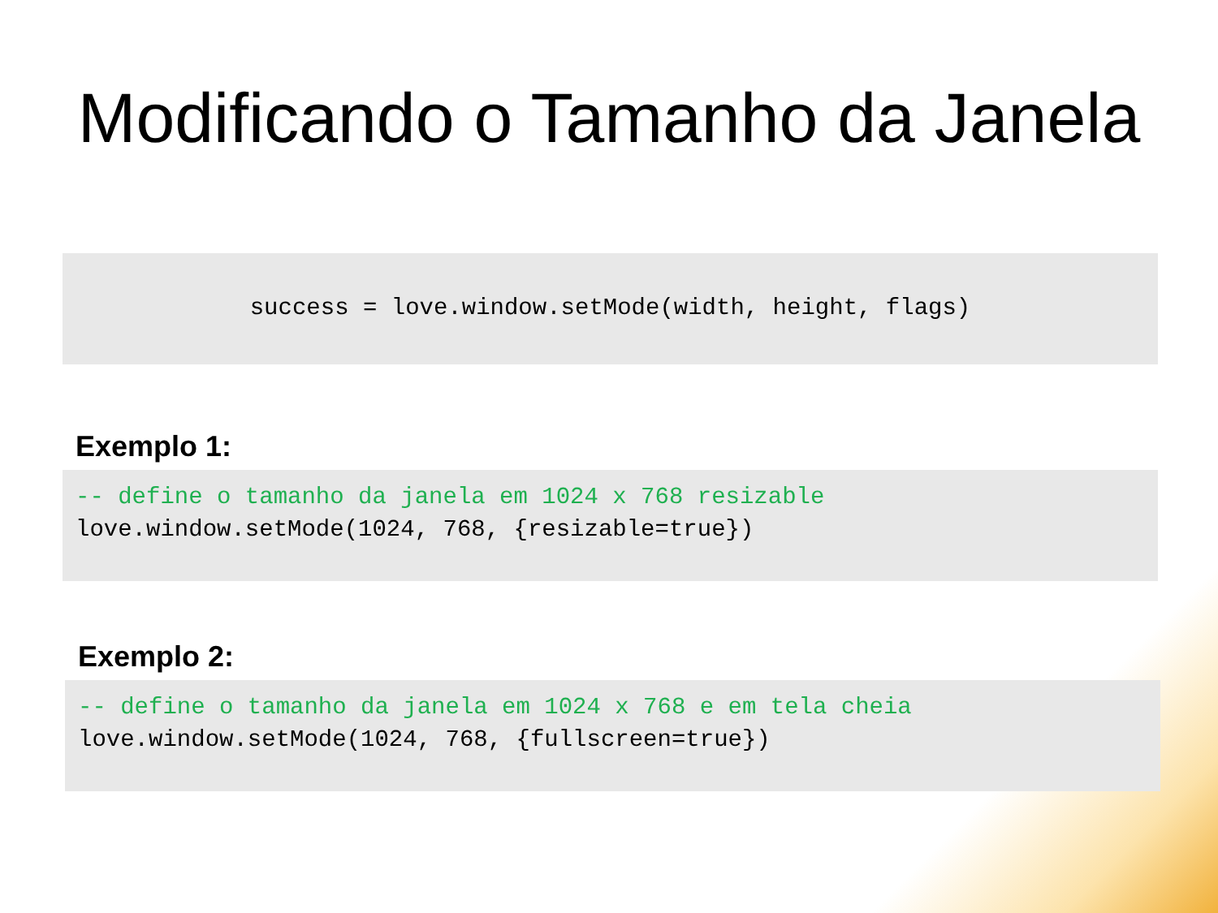Modificando o Tamanho da Janela
success = love.window.setMode(width, height, flags)
Exemplo 1:
-- define o tamanho da janela em 1024 x 768 resizable love.window.setMode(1024, 768, {resizable=true})
Exemplo 2:
-- define o tamanho da janela em 1024 x 768 e em tela cheia love.window.setMode(1024, 768, {fullscreen=true})